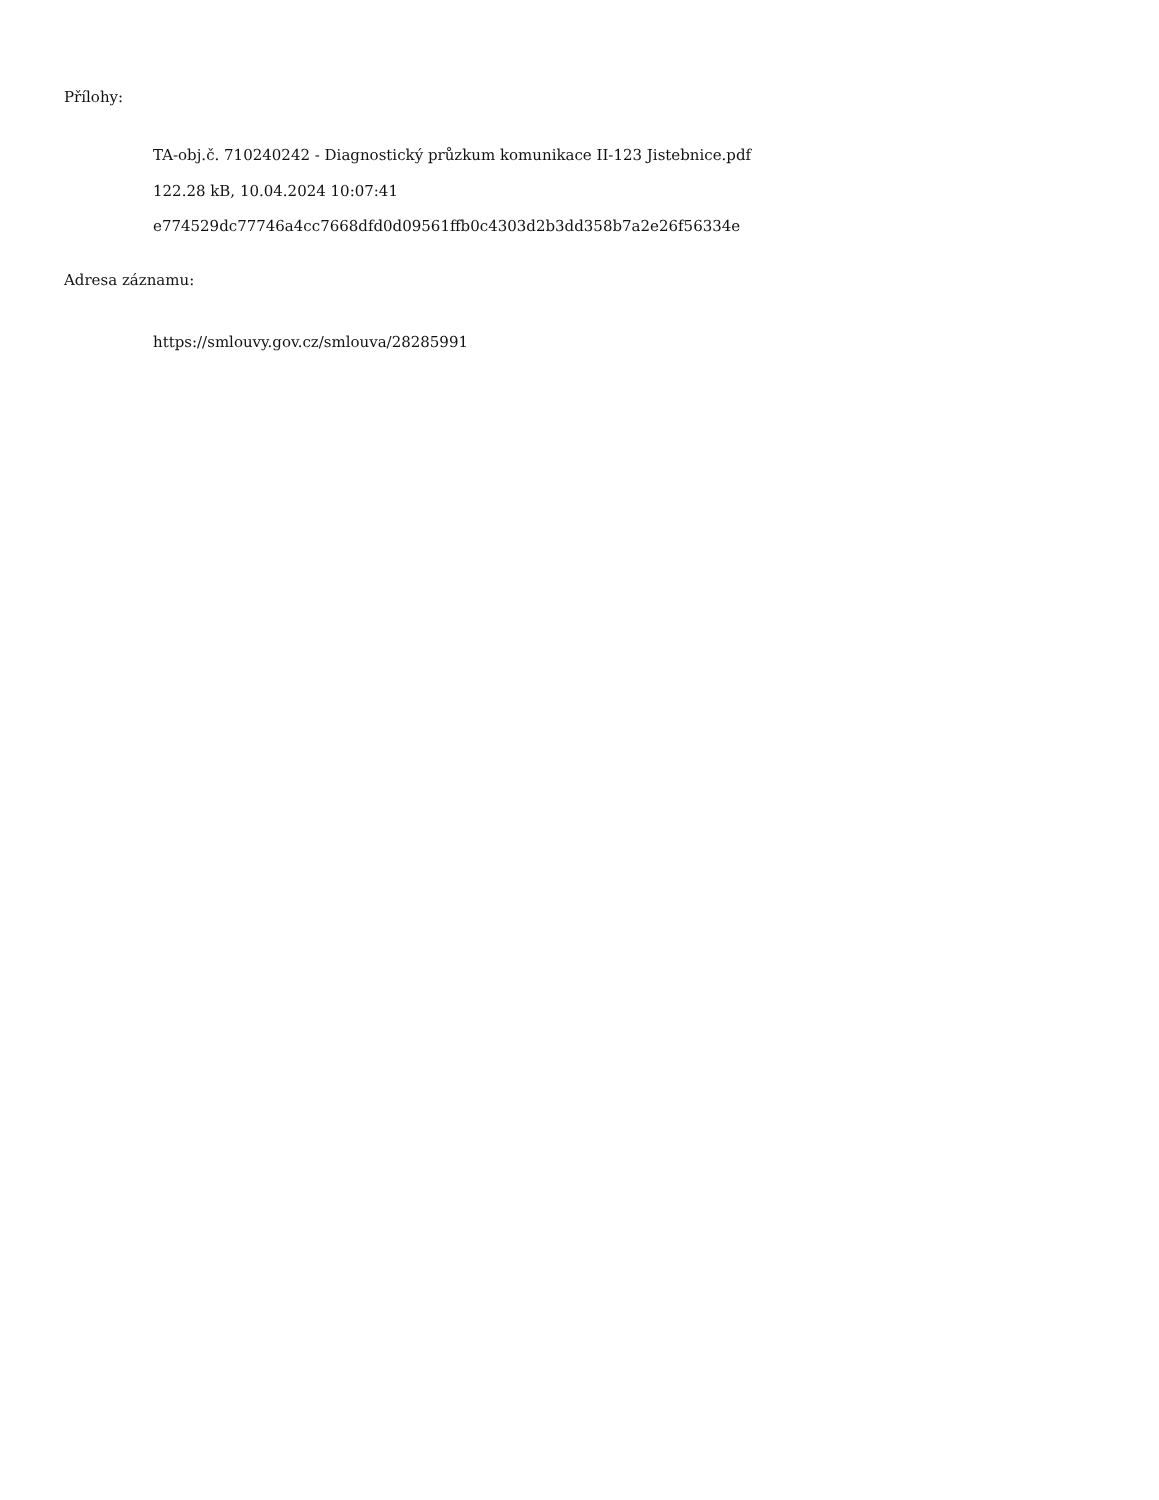Přílohy:
TA-obj.č. 710240242 - Diagnostický průzkum komunikace II-123 Jistebnice.pdf
122.28 kB, 10.04.2024 10:07:41
e774529dc77746a4cc7668dfd0d09561ffb0c4303d2b3dd358b7a2e26f56334e
Adresa záznamu:
https://smlouvy.gov.cz/smlouva/28285991